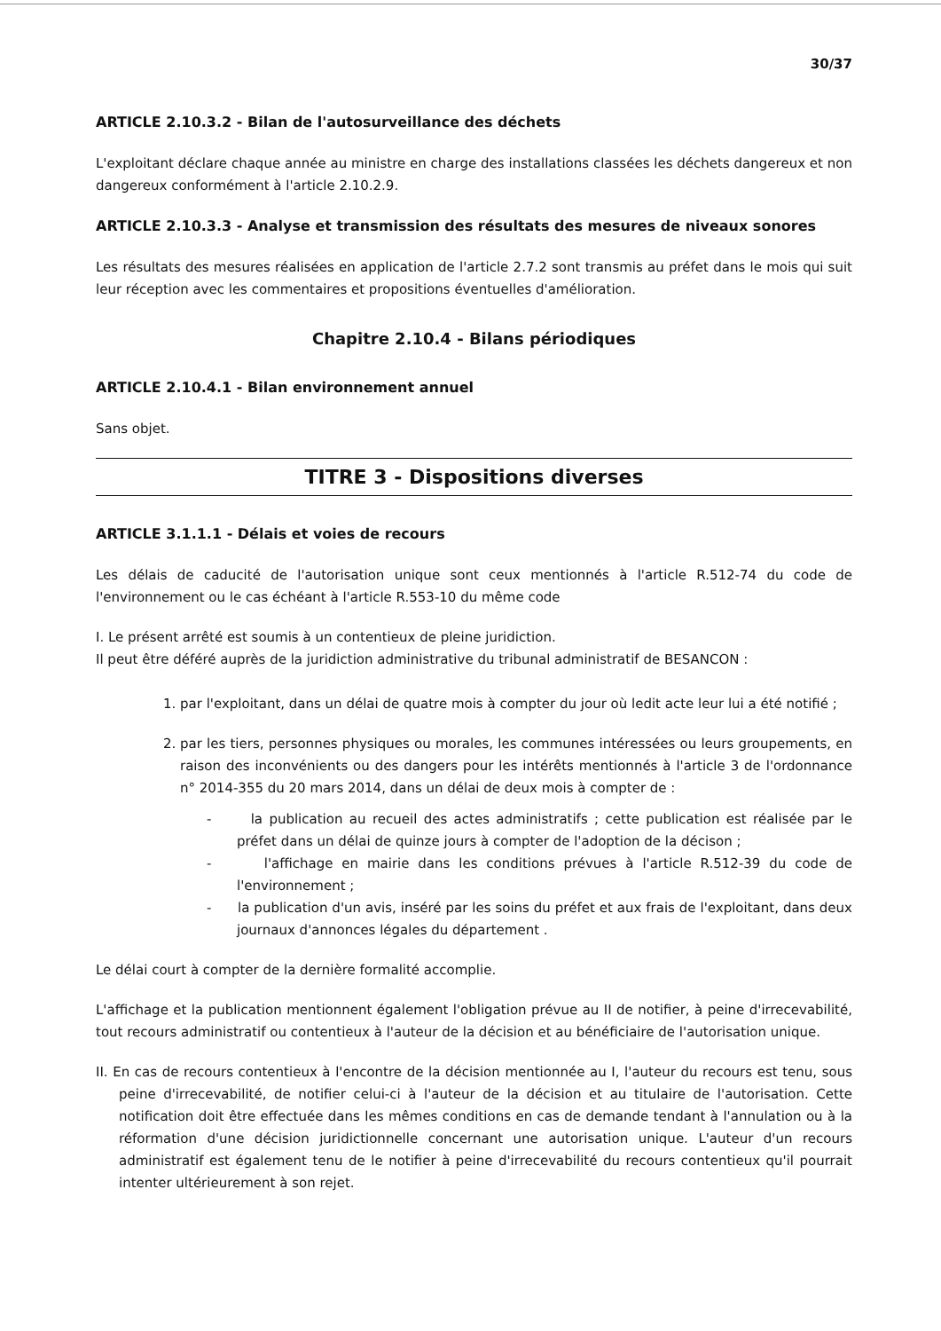30/37
ARTICLE 2.10.3.2 - Bilan de l'autosurveillance des déchets
L'exploitant déclare chaque année au ministre en charge des installations classées les déchets dangereux et non dangereux conformément à l'article 2.10.2.9.
ARTICLE 2.10.3.3 - Analyse et transmission des résultats des mesures de niveaux sonores
Les résultats des mesures réalisées en application de l'article 2.7.2 sont transmis au préfet dans le mois qui suit leur réception avec les commentaires et propositions éventuelles d'amélioration.
Chapitre 2.10.4 - Bilans périodiques
ARTICLE 2.10.4.1 - Bilan environnement annuel
Sans objet.
TITRE 3 - Dispositions diverses
ARTICLE 3.1.1.1 - Délais et voies de recours
Les délais de caducité de l'autorisation unique sont ceux mentionnés à l'article R.512-74 du code de l'environnement ou le cas échéant à l'article R.553-10 du même code
I. Le présent arrêté est soumis à un contentieux de pleine juridiction.
Il peut être déféré auprès de la juridiction administrative du tribunal administratif de BESANCON :
1. par l'exploitant, dans un délai de quatre mois à compter du jour où ledit acte leur lui a été notifié ;
2. par les tiers, personnes physiques ou morales, les communes intéressées ou leurs groupements, en raison des inconvénients ou des dangers pour les intérêts mentionnés à l'article 3 de l'ordonnance n° 2014-355 du 20 mars 2014, dans un délai de deux mois à compter de :
- la publication au recueil des actes administratifs ; cette publication est réalisée par le préfet dans un délai de quinze jours à compter de l'adoption de la décison ;
- l'affichage en mairie dans les conditions prévues à l'article R.512-39 du code de l'environnement ;
- la publication d'un avis, inséré par les soins du préfet et aux frais de l'exploitant, dans deux journaux d'annonces légales du département .
Le délai court à compter de la dernière formalité accomplie.
L'affichage et la publication mentionnent également l'obligation prévue au II de notifier, à peine d'irrecevabilité, tout recours administratif ou contentieux à l'auteur de la décision et au bénéficiaire de l'autorisation unique.
II. En cas de recours contentieux à l'encontre de la décision mentionnée au I, l'auteur du recours est tenu, sous peine d'irrecevabilité, de notifier celui-ci à l'auteur de la décision et au titulaire de l'autorisation. Cette notification doit être effectuée dans les mêmes conditions en cas de demande tendant à l'annulation ou à la réformation d'une décision juridictionnelle concernant une autorisation unique. L'auteur d'un recours administratif est également tenu de le notifier à peine d'irrecevabilité du recours contentieux qu'il pourrait intenter ultérieurement à son rejet.